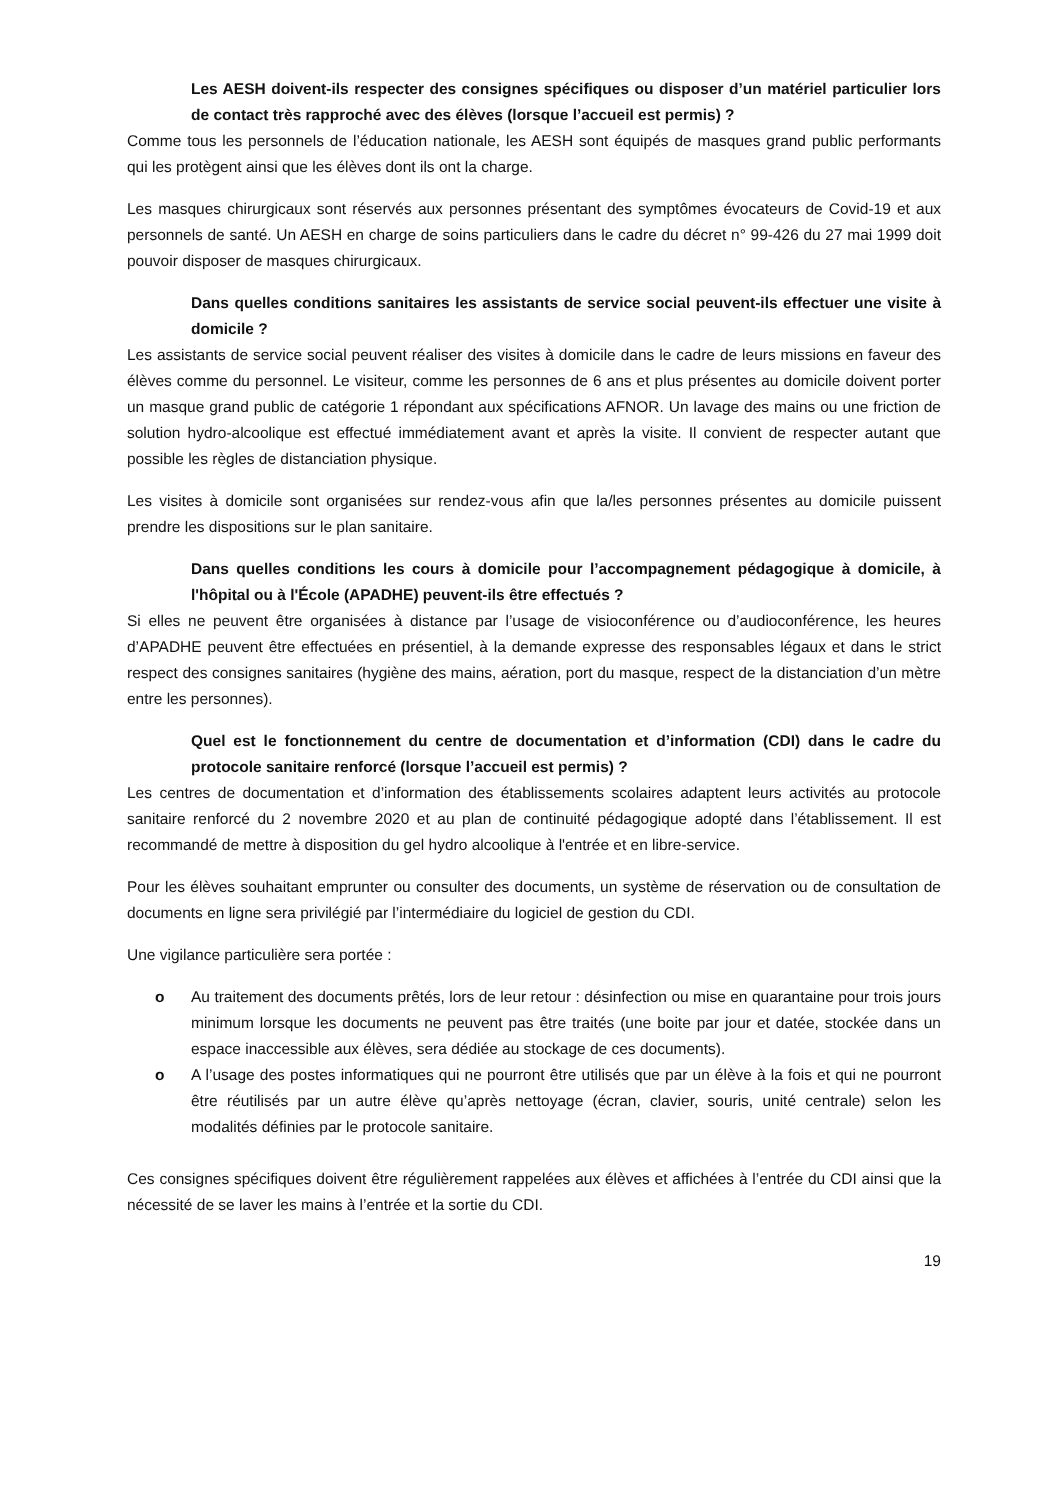Les AESH doivent-ils respecter des consignes spécifiques ou disposer d’un matériel particulier lors de contact très rapproché avec des élèves (lorsque l’accueil est permis) ?
Comme tous les personnels de l’éducation nationale, les AESH sont équipés de masques grand public performants qui les protègent ainsi que les élèves dont ils ont la charge.
Les masques chirurgicaux sont réservés aux personnes présentant des symptômes évocateurs de Covid-19 et aux personnels de santé. Un AESH en charge de soins particuliers dans le cadre du décret n° 99-426 du 27 mai 1999 doit pouvoir disposer de masques chirurgicaux.
Dans quelles conditions sanitaires les assistants de service social peuvent-ils effectuer une visite à domicile ?
Les assistants de service social peuvent réaliser des visites à domicile dans le cadre de leurs missions en faveur des élèves comme du personnel. Le visiteur, comme les personnes de 6 ans et plus présentes au domicile doivent porter un masque grand public de catégorie 1 répondant aux spécifications AFNOR. Un lavage des mains ou une friction de solution hydro-alcoolique est effectué immédiatement avant et après la visite. Il convient de respecter autant que possible les règles de distanciation physique.
Les visites à domicile sont organisées sur rendez-vous afin que la/les personnes présentes au domicile puissent prendre les dispositions sur le plan sanitaire.
Dans quelles conditions les cours à domicile pour l’accompagnement pédagogique à domicile, à l'hôpital ou à l'École (APADHE) peuvent-ils être effectués ?
Si elles ne peuvent être organisées à distance par l’usage de visioconférence ou d’audioconférence, les heures d’APADHE peuvent être effectuées en présentiel, à la demande expresse des responsables légaux et dans le strict respect des consignes sanitaires (hygiène des mains, aération, port du masque, respect de la distanciation d’un mètre entre les personnes).
Quel est le fonctionnement du centre de documentation et d’information (CDI) dans le cadre du protocole sanitaire renforcé (lorsque l’accueil est permis) ?
Les centres de documentation et d’information des établissements scolaires adaptent leurs activités au protocole sanitaire renforcé du 2 novembre 2020 et au plan de continuité pédagogique adopté dans l’établissement. Il est recommandé de mettre à disposition du gel hydro alcoolique à l'entrée et en libre-service.
Pour les élèves souhaitant emprunter ou consulter des documents, un système de réservation ou de consultation de documents en ligne sera privilégié par l’intermédiaire du logiciel de gestion du CDI.
Une vigilance particulière sera portée :
o Au traitement des documents prêtés, lors de leur retour : désinfection ou mise en quarantaine pour trois jours minimum lorsque les documents ne peuvent pas être traités (une boite par jour et datée, stockée dans un espace inaccessible aux élèves, sera dédiée au stockage de ces documents).
o A l’usage des postes informatiques qui ne pourront être utilisés que par un élève à la fois et qui ne pourront être réutilisés par un autre élève qu’après nettoyage (écran, clavier, souris, unité centrale) selon les modalités définies par le protocole sanitaire.
Ces consignes spécifiques doivent être régulièrement rappelées aux élèves et affichées à l’entrée du CDI ainsi que la nécessité de se laver les mains à l’entrée et la sortie du CDI.
19